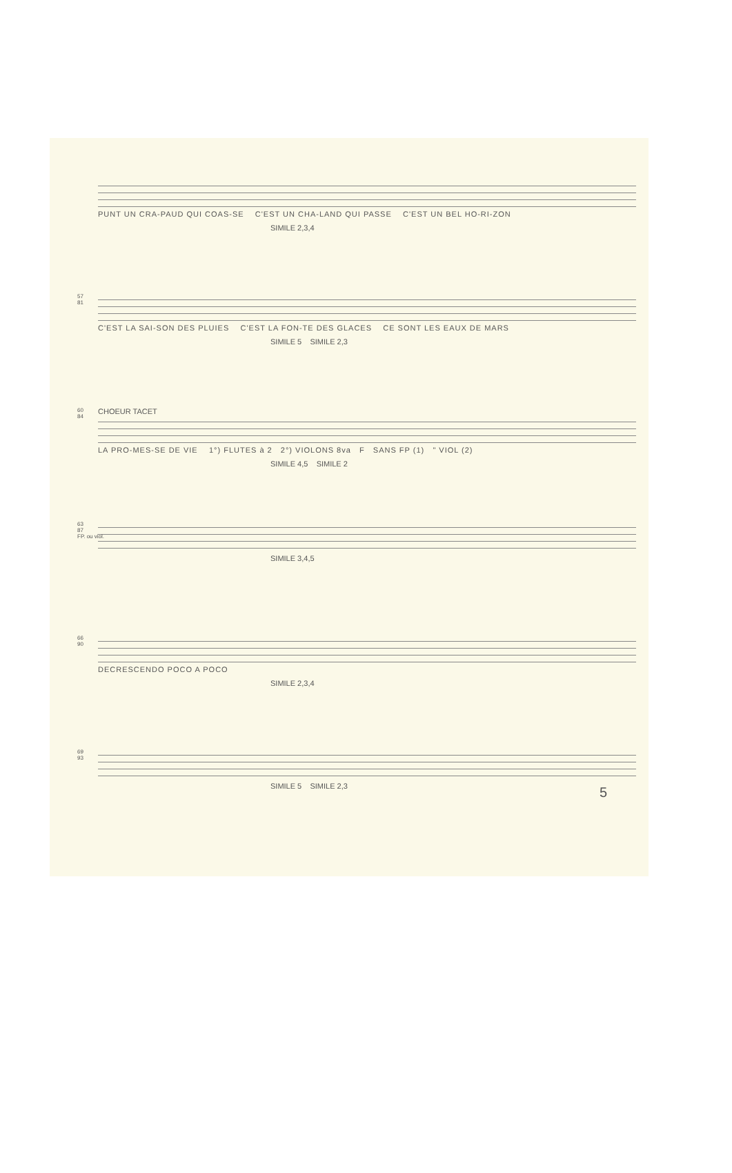PUNT UN CRA-PAUD QUI COAS-SE C'EST UN CHA-LAND QUI PASSE C'EST UN BEL HO-RI-ZON
SIMILE 2,3,4
57
81
C'EST LA SAI-SON DES PLUIES C'EST LA FON-TE DES GLACES CE SONT LES EAUX DE MARS
SIMILE 5 SIMILE 2,3
60
84
CHOEUR TACET
LA PRO-MES-SE DE VIE 1°) FLUTES à 2 2°) VIOLONS 8va F SANS FP (1) " VIOL (2)
SIMILE 4,5 SIMILE 2
63
87
FP. ou viol.
SIMILE 3,4,5
66
90
DECRESCENDO POCO A POCO
SIMILE 2,3,4
69
93
SIMILE 5 SIMILE 2,3
5